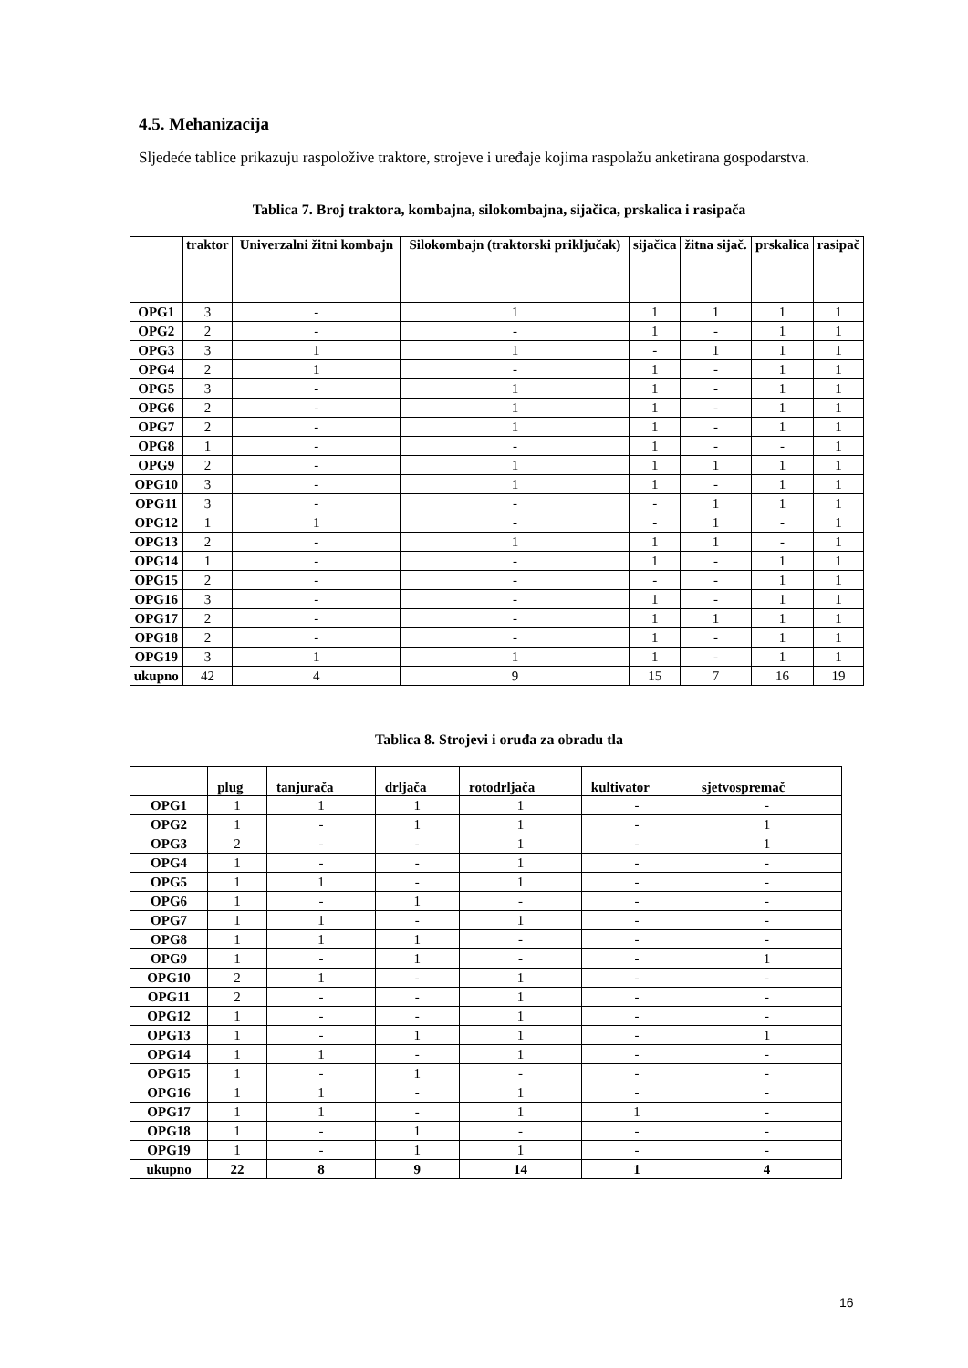4.5. Mehanizacija
Sljedeće tablice prikazuju raspoložive traktore, strojeve i uređaje kojima raspolažu anketirana gospodarstva.
Tablica 7. Broj traktora, kombajna, silokombajna, sijačica, prskalica i rasipača
| | traktor | Univerzalni žitni kombajn | Silokombajn (traktorski priključak) | sijačica | žitna sijač. | prskalica | rasipač |
| --- | --- | --- | --- | --- | --- | --- | --- |
| OPG1 | 3 | - | 1 | 1 | 1 | 1 | 1 |
| OPG2 | 2 | - | - | 1 | - | 1 | 1 |
| OPG3 | 3 | 1 | 1 | - | 1 | 1 | 1 |
| OPG4 | 2 | 1 | - | 1 | - | 1 | 1 |
| OPG5 | 3 | - | 1 | 1 | - | 1 | 1 |
| OPG6 | 2 | - | 1 | 1 | - | 1 | 1 |
| OPG7 | 2 | - | 1 | 1 | - | 1 | 1 |
| OPG8 | 1 | - | - | 1 | - | - | 1 |
| OPG9 | 2 | - | 1 | 1 | 1 | 1 | 1 |
| OPG10 | 3 | - | 1 | 1 | - | 1 | 1 |
| OPG11 | 3 | - | - | - | 1 | 1 | 1 |
| OPG12 | 1 | 1 | - | - | 1 | - | 1 |
| OPG13 | 2 | - | 1 | 1 | 1 | - | 1 |
| OPG14 | 1 | - | - | 1 | - | 1 | 1 |
| OPG15 | 2 | - | - | - | - | 1 | 1 |
| OPG16 | 3 | - | - | 1 | - | 1 | 1 |
| OPG17 | 2 | - | - | 1 | 1 | 1 | 1 |
| OPG18 | 2 | - | - | 1 | - | 1 | 1 |
| OPG19 | 3 | 1 | 1 | 1 | - | 1 | 1 |
| ukupno | 42 | 4 | 9 | 15 | 7 | 16 | 19 |
Tablica 8. Strojevi i oruđa za obradu tla
| | plug | tanjurača | drljača | rotodrljača | kultivator | sjetvospremač |
| --- | --- | --- | --- | --- | --- | --- |
| OPG1 | 1 | 1 | 1 | 1 | - | - |
| OPG2 | 1 | - | 1 | 1 | - | 1 |
| OPG3 | 2 | - | - | 1 | - | 1 |
| OPG4 | 1 | - | - | 1 | - | - |
| OPG5 | 1 | 1 | - | 1 | - | - |
| OPG6 | 1 | - | 1 | - | - | - |
| OPG7 | 1 | 1 | - | 1 | - | - |
| OPG8 | 1 | 1 | 1 | - | - | - |
| OPG9 | 1 | - | 1 | - | - | 1 |
| OPG10 | 2 | 1 | - | 1 | - | - |
| OPG11 | 2 | - | - | 1 | - | - |
| OPG12 | 1 | - | - | 1 | - | - |
| OPG13 | 1 | - | 1 | 1 | - | 1 |
| OPG14 | 1 | 1 | - | 1 | - | - |
| OPG15 | 1 | - | 1 | - | - | - |
| OPG16 | 1 | 1 | - | 1 | - | - |
| OPG17 | 1 | 1 | - | 1 | 1 | - |
| OPG18 | 1 | - | 1 | - | - | - |
| OPG19 | 1 | - | 1 | 1 | - | - |
| ukupno | 22 | 8 | 9 | 14 | 1 | 4 |
16